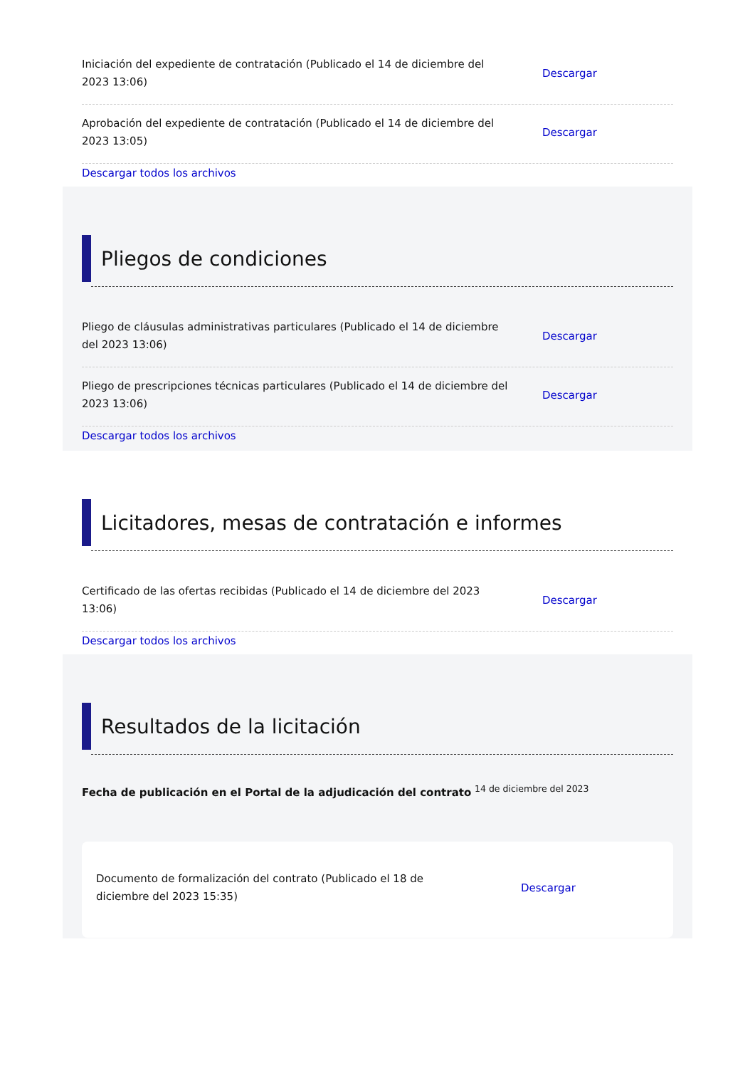Iniciación del expediente de contratación (Publicado el 14 de diciembre del 2023 13:06)
Descargar
Aprobación del expediente de contratación (Publicado el 14 de diciembre del 2023 13:05)
Descargar
Descargar todos los archivos
Pliegos de condiciones
Pliego de cláusulas administrativas particulares (Publicado el 14 de diciembre del 2023 13:06)
Descargar
Pliego de prescripciones técnicas particulares (Publicado el 14 de diciembre del 2023 13:06)
Descargar
Descargar todos los archivos
Licitadores, mesas de contratación e informes
Certificado de las ofertas recibidas (Publicado el 14 de diciembre del 2023 13:06)
Descargar
Descargar todos los archivos
Resultados de la licitación
Fecha de publicación en el Portal de la adjudicación del contrato <sup>14 de diciembre del 2023</sup>
Documento de formalización del contrato (Publicado el 18 de diciembre del 2023 15:35)
Descargar